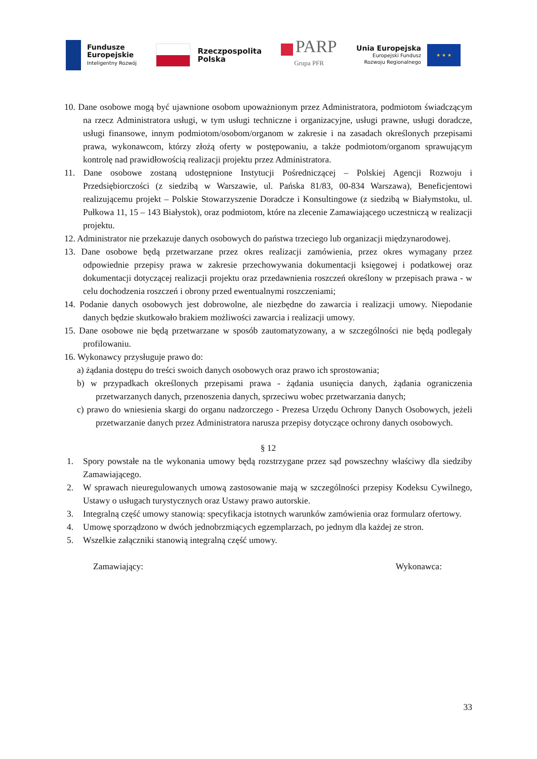Fundusze
Europejskie
Inteligentny Rozwój
Rzeczpospolita
Polska
PARP
Grupa PFR
Unia Europejska
Europejski Fundusz
Rozwoju Regionalnego
★ ★ ★
10. Dane osobowe mogą być ujawnione osobom upoważnionym przez Administratora, podmiotom świadczącym na rzecz Administratora usługi, w tym usługi techniczne i organizacyjne, usługi prawne, usługi doradcze, usługi finansowe, innym podmiotom/osobom/organom w zakresie i na zasadach określonych przepisami prawa, wykonawcom, którzy złożą oferty w postępowaniu, a także podmiotom/organom sprawującym kontrolę nad prawidłowością realizacji projektu przez Administratora.
11. Dane osobowe zostaną udostępnione Instytucji Pośredniczącej – Polskiej Agencji Rozwoju i Przedsiębiorczości (z siedzibą w Warszawie, ul. Pańska 81/83, 00-834 Warszawa), Beneficjentowi realizującemu projekt – Polskie Stowarzyszenie Doradcze i Konsultingowe (z siedzibą w Białymstoku, ul. Pułkowa 11, 15 – 143 Białystok), oraz podmiotom, które na zlecenie Zamawiającego uczestniczą w realizacji projektu.
12. Administrator nie przekazuje danych osobowych do państwa trzeciego lub organizacji międzynarodowej.
13. Dane osobowe będą przetwarzane przez okres realizacji zamówienia, przez okres wymagany przez odpowiednie przepisy prawa w zakresie przechowywania dokumentacji księgowej i podatkowej oraz dokumentacji dotyczącej realizacji projektu oraz przedawnienia roszczeń określony w przepisach prawa - w celu dochodzenia roszczeń i obrony przed ewentualnymi roszczeniami;
14. Podanie danych osobowych jest dobrowolne, ale niezbędne do zawarcia i realizacji umowy. Niepodanie danych będzie skutkowało brakiem możliwości zawarcia i realizacji umowy.
15. Dane osobowe nie będą przetwarzane w sposób zautomatyzowany, a w szczególności nie będą podlegały profilowaniu.
16. Wykonawcy przysługuje prawo do:
a) żądania dostępu do treści swoich danych osobowych oraz prawo ich sprostowania;
b) w przypadkach określonych przepisami prawa - żądania usunięcia danych, żądania ograniczenia przetwarzanych danych, przenoszenia danych, sprzeciwu wobec przetwarzania danych;
c) prawo do wniesienia skargi do organu nadzorczego - Prezesa Urzędu Ochrony Danych Osobowych, jeżeli przetwarzanie danych przez Administratora narusza przepisy dotyczące ochrony danych osobowych.
§ 12
1. Spory powstałe na tle wykonania umowy będą rozstrzygane przez sąd powszechny właściwy dla siedziby Zamawiającego.
2. W sprawach nieuregulowanych umową zastosowanie mają w szczególności przepisy Kodeksu Cywilnego, Ustawy o usługach turystycznych oraz Ustawy prawo autorskie.
3. Integralną część umowy stanowią: specyfikacja istotnych warunków zamówienia oraz formularz ofertowy.
4. Umowę sporządzono w dwóch jednobrzmiących egzemplarzach, po jednym dla każdej ze stron.
5. Wszelkie załączniki stanowią integralną część umowy.
Zamawiający: Wykonawca:
33